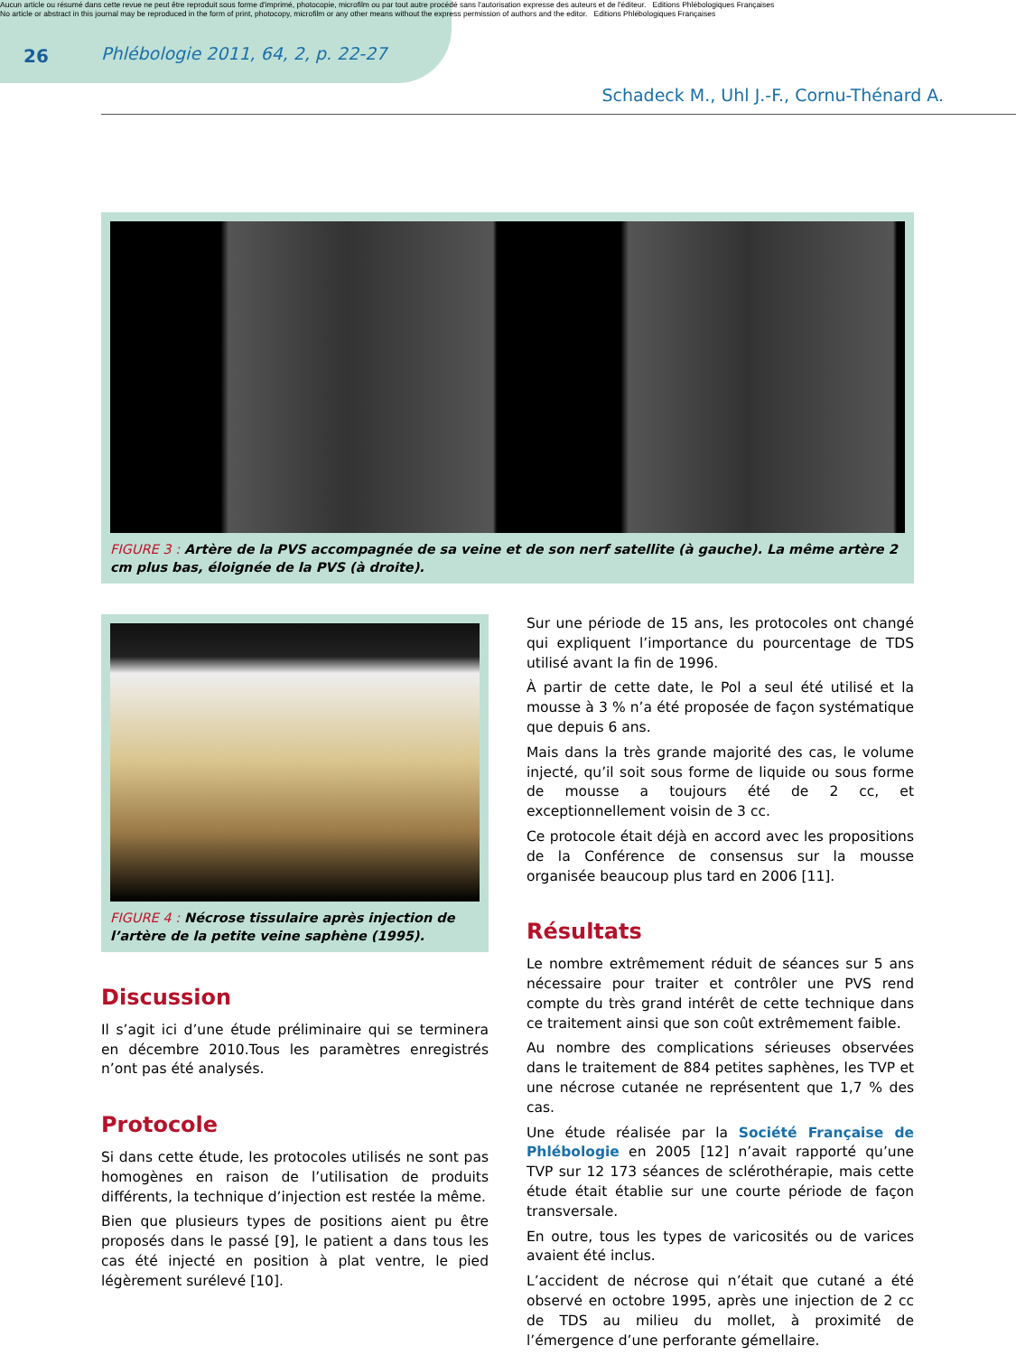Aucun article ou résumé dans cette revue ne peut être reproduit sous forme d'imprimé, photocopie, microfilm ou par tout autre procédé sans l'autorisation expresse des auteurs et de l'éditeur. Editions Phlébologiques Françaises
No article or abstract in this journal may be reproduced in the form of print, photocopy, microfilm or any other means without the express permission of authors and the editor. Editions Phlébologiques Françaises
26
Phlébologie 2011, 64, 2, p. 22-27
Schadeck M., Uhl J.-F., Cornu-Thénard A.
FIGURE 3 : Artère de la PVS accompagnée de sa veine et de son nerf satellite (à gauche). La même artère 2 cm plus bas, éloignée de la PVS (à droite).
FIGURE 4 : Nécrose tissulaire après injection de l’artère de la petite veine saphène (1995).
Discussion
Il s’agit ici d’une étude préliminaire qui se terminera en décembre 2010.Tous les paramètres enregistrés n’ont pas été analysés.
Protocole
Si dans cette étude, les protocoles utilisés ne sont pas homogènes en raison de l’utilisation de produits différents, la technique d’injection est restée la même.
Bien que plusieurs types de positions aient pu être proposés dans le passé [9], le patient a dans tous les cas été injecté en position à plat ventre, le pied légèrement surélevé [10].
Sur une période de 15 ans, les protocoles ont changé qui expliquent l’importance du pourcentage de TDS utilisé avant la fin de 1996.
À partir de cette date, le Pol a seul été utilisé et la mousse à 3 % n’a été proposée de façon systématique que depuis 6 ans.
Mais dans la très grande majorité des cas, le volume injecté, qu’il soit sous forme de liquide ou sous forme de mousse a toujours été de 2 cc, et exceptionnellement voisin de 3 cc.
Ce protocole était déjà en accord avec les propositions de la Conférence de consensus sur la mousse organisée beaucoup plus tard en 2006 [11].
Résultats
Le nombre extrêmement réduit de séances sur 5 ans nécessaire pour traiter et contrôler une PVS rend compte du très grand intérêt de cette technique dans ce traitement ainsi que son coût extrêmement faible.
Au nombre des complications sérieuses observées dans le traitement de 884 petites saphènes, les TVP et une nécrose cutanée ne représentent que 1,7 % des cas.
Une étude réalisée par la Société Française de Phlébologie en 2005 [12] n’avait rapporté qu’une TVP sur 12 173 séances de sclérothérapie, mais cette étude était établie sur une courte période de façon transversale.
En outre, tous les types de varicosités ou de varices avaient été inclus.
L’accident de nécrose qui n’était que cutané a été observé en octobre 1995, après une injection de 2 cc de TDS au milieu du mollet, à proximité de l’émergence d’une perforante gémellaire.